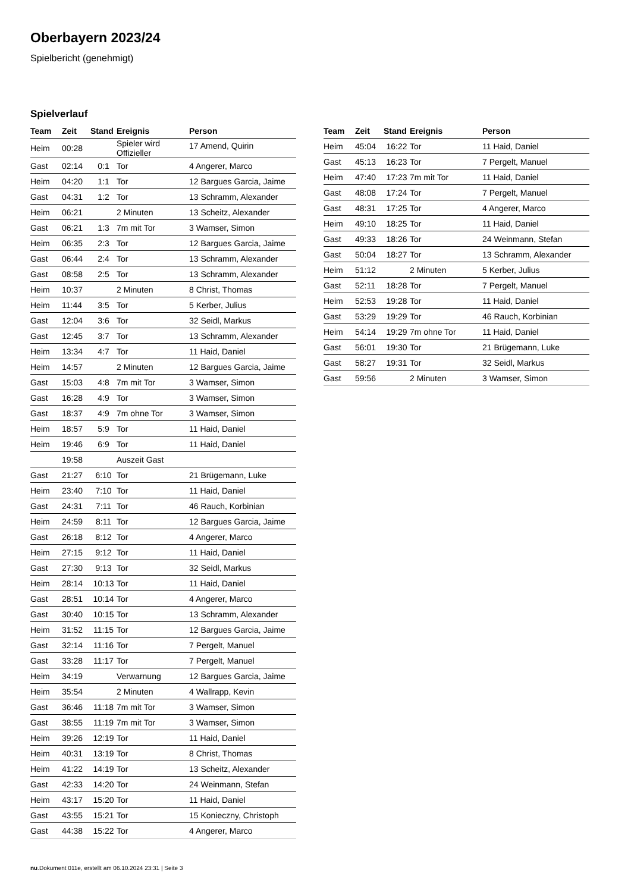Oberbayern 2023/24
Spielbericht (genehmigt)
Spielverlauf
| Team | Zeit | Stand | Ereignis | Person |
| --- | --- | --- | --- | --- |
| Heim | 00:28 | | Spieler wird Offizieller | 17 Amend, Quirin |
| Gast | 02:14 | 0:1 | Tor | 4 Angerer, Marco |
| Heim | 04:20 | 1:1 | Tor | 12 Bargues Garcia, Jaime |
| Gast | 04:31 | 1:2 | Tor | 13 Schramm, Alexander |
| Heim | 06:21 | | 2 Minuten | 13 Scheitz, Alexander |
| Gast | 06:21 | 1:3 | 7m mit Tor | 3 Wamser, Simon |
| Heim | 06:35 | 2:3 | Tor | 12 Bargues Garcia, Jaime |
| Gast | 06:44 | 2:4 | Tor | 13 Schramm, Alexander |
| Gast | 08:58 | 2:5 | Tor | 13 Schramm, Alexander |
| Heim | 10:37 | | 2 Minuten | 8 Christ, Thomas |
| Heim | 11:44 | 3:5 | Tor | 5 Kerber, Julius |
| Gast | 12:04 | 3:6 | Tor | 32 Seidl, Markus |
| Gast | 12:45 | 3:7 | Tor | 13 Schramm, Alexander |
| Heim | 13:34 | 4:7 | Tor | 11 Haid, Daniel |
| Heim | 14:57 | | 2 Minuten | 12 Bargues Garcia, Jaime |
| Gast | 15:03 | 4:8 | 7m mit Tor | 3 Wamser, Simon |
| Gast | 16:28 | 4:9 | Tor | 3 Wamser, Simon |
| Gast | 18:37 | 4:9 | 7m ohne Tor | 3 Wamser, Simon |
| Heim | 18:57 | 5:9 | Tor | 11 Haid, Daniel |
| Heim | 19:46 | 6:9 | Tor | 11 Haid, Daniel |
| | 19:58 | | Auszeit Gast | |
| Gast | 21:27 | 6:10 | Tor | 21 Brügemann, Luke |
| Heim | 23:40 | 7:10 | Tor | 11 Haid, Daniel |
| Gast | 24:31 | 7:11 | Tor | 46 Rauch, Korbinian |
| Heim | 24:59 | 8:11 | Tor | 12 Bargues Garcia, Jaime |
| Gast | 26:18 | 8:12 | Tor | 4 Angerer, Marco |
| Heim | 27:15 | 9:12 | Tor | 11 Haid, Daniel |
| Gast | 27:30 | 9:13 | Tor | 32 Seidl, Markus |
| Heim | 28:14 | 10:13 | Tor | 11 Haid, Daniel |
| Gast | 28:51 | 10:14 | Tor | 4 Angerer, Marco |
| Gast | 30:40 | 10:15 | Tor | 13 Schramm, Alexander |
| Heim | 31:52 | 11:15 | Tor | 12 Bargues Garcia, Jaime |
| Gast | 32:14 | 11:16 | Tor | 7 Pergelt, Manuel |
| Gast | 33:28 | 11:17 | Tor | 7 Pergelt, Manuel |
| Heim | 34:19 | | Verwarnung | 12 Bargues Garcia, Jaime |
| Heim | 35:54 | | 2 Minuten | 4 Wallrapp, Kevin |
| Gast | 36:46 | 11:18 | 7m mit Tor | 3 Wamser, Simon |
| Gast | 38:55 | 11:19 | 7m mit Tor | 3 Wamser, Simon |
| Heim | 39:26 | 12:19 | Tor | 11 Haid, Daniel |
| Heim | 40:31 | 13:19 | Tor | 8 Christ, Thomas |
| Heim | 41:22 | 14:19 | Tor | 13 Scheitz, Alexander |
| Gast | 42:33 | 14:20 | Tor | 24 Weinmann, Stefan |
| Heim | 43:17 | 15:20 | Tor | 11 Haid, Daniel |
| Gast | 43:55 | 15:21 | Tor | 15 Konieczny, Christoph |
| Gast | 44:38 | 15:22 | Tor | 4 Angerer, Marco |
| Team | Zeit | Stand | Ereignis | Person |
| --- | --- | --- | --- | --- |
| Heim | 45:04 | 16:22 | Tor | 11 Haid, Daniel |
| Gast | 45:13 | 16:23 | Tor | 7 Pergelt, Manuel |
| Heim | 47:40 | 17:23 | 7m mit Tor | 11 Haid, Daniel |
| Gast | 48:08 | 17:24 | Tor | 7 Pergelt, Manuel |
| Gast | 48:31 | 17:25 | Tor | 4 Angerer, Marco |
| Heim | 49:10 | 18:25 | Tor | 11 Haid, Daniel |
| Gast | 49:33 | 18:26 | Tor | 24 Weinmann, Stefan |
| Gast | 50:04 | 18:27 | Tor | 13 Schramm, Alexander |
| Heim | 51:12 | | 2 Minuten | 5 Kerber, Julius |
| Gast | 52:11 | 18:28 | Tor | 7 Pergelt, Manuel |
| Heim | 52:53 | 19:28 | Tor | 11 Haid, Daniel |
| Gast | 53:29 | 19:29 | Tor | 46 Rauch, Korbinian |
| Heim | 54:14 | 19:29 | 7m ohne Tor | 11 Haid, Daniel |
| Gast | 56:01 | 19:30 | Tor | 21 Brügemann, Luke |
| Gast | 58:27 | 19:31 | Tor | 32 Seidl, Markus |
| Gast | 59:56 | | 2 Minuten | 3 Wamser, Simon |
nu.Dokument 011e, erstellt am 06.10.2024 23:31 | Seite 3